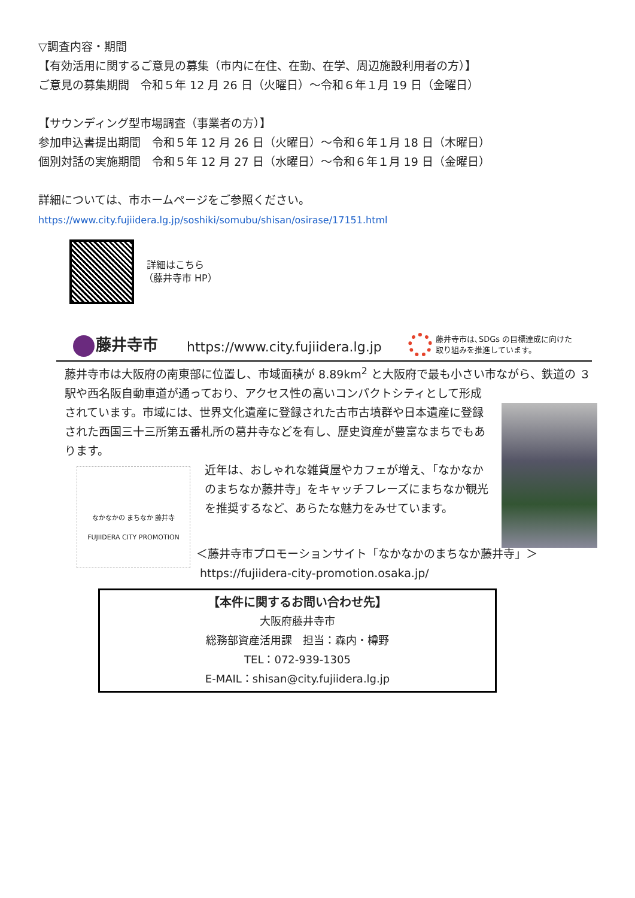▽調査内容・期間
【有効活用に関するご意見の募集（市内に在住、在勤、在学、周辺施設利用者の方）】
ご意見の募集期間　令和５年 12 月 26 日（火曜日）～令和６年１月 19 日（金曜日）
【サウンディング型市場調査（事業者の方）】
参加申込書提出期間　令和５年 12 月 26 日（火曜日）～令和６年１月 18 日（木曜日）
個別対話の実施期間　令和５年 12 月 27 日（水曜日）～令和６年１月 19 日（金曜日）
詳細については、市ホームページをご参照ください。
https://www.city.fujiidera.lg.jp/soshiki/somubu/shisan/osirase/17151.html
詳細はこちら
（藤井寺市 HP）
藤井寺市
https://www.city.fujiidera.lg.jp
藤井寺市は､SDGs の目標達成に向けた
取り組みを推進しています。
藤井寺市は大阪府の南東部に位置し、市域面積が 8.89km<sup>2</sup> と大阪府で最も小さい市ながら、鉄道の ３ 駅や西名阪自動車道が通っており、アクセス性の高いコンパクトシティとして形成
されています。市域には、世界文化遺産に登録された古市古墳群や日本遺産に登録された西国三十三所第五番札所の葛井寺などを有し、歴史資産が豊富なまちでもあります。
なかなかの まちなか 藤井寺
FUJIIDERA CITY PROMOTION
近年は、おしゃれな雑貨屋やカフェが増え､「なかなかのまちなか藤井寺」をキャッチフレーズにまちなか観光を推奨するなど、あらたな魅力をみせています。
＜藤井寺市プロモーションサイト「なかなかのまちなか藤井寺」＞
https://fujiidera-city-promotion.osaka.jp/
【本件に関するお問い合わせ先】
大阪府藤井寺市
総務部資産活用課　担当：森内・樽野
TEL：072-939-1305
E-MAIL：shisan@city.fujiidera.lg.jp